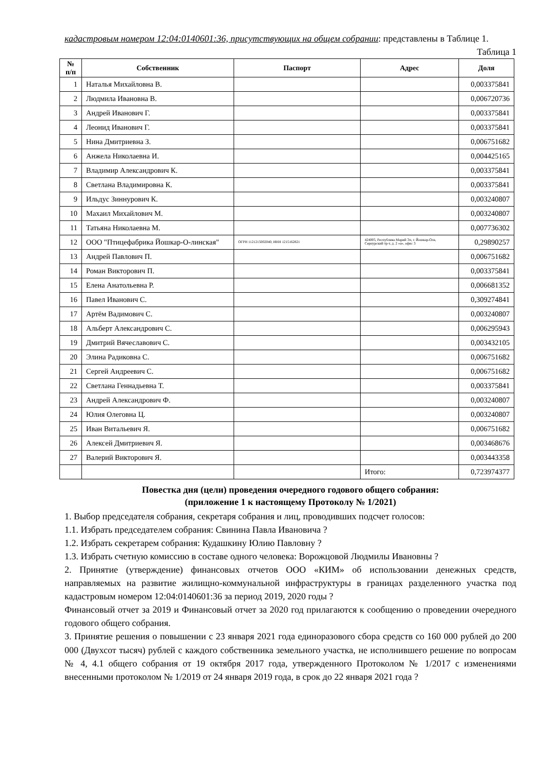кадастровым номером 12:04:0140601:36, присутствующих на общем собрании: представлены в Таблице 1.
Таблица 1
| № п/п | Собственник | Паспорт | Адрес | Доля |
| --- | --- | --- | --- | --- |
| 1 | Наталья Михайловна В. | | | 0,003375841 |
| 2 | Людмила Ивановна В. | | | 0,006720736 |
| 3 | Андрей Иванович Г. | | | 0,003375841 |
| 4 | Леонид Иванович Г. | | | 0,003375841 |
| 5 | Нина Дмитриевна З. | | | 0,006751682 |
| 6 | Анжела Николаевна И. | | | 0,004425165 |
| 7 | Владимир Александрович К. | | | 0,003375841 |
| 8 | Светлана Владимировна К. | | | 0,003375841 |
| 9 | Ильдус Зиннурович К. | | | 0,003240807 |
| 10 | Махаил Михайлович М. | | | 0,003240807 |
| 11 | Татьяна Николаевна М. | | | 0,007736302 |
| 12 | ООО "Птицефабрика Йошкар-О-линская" | ОГРН 1121215002040, ИНН 1215162821 | 424005, Республика Марий Эл, г. Йошкар-Ола, Сернурский тр-т, д. 2 «а», офис 3 | 0,29890257 |
| 13 | Андрей Павлович П. | | | 0,006751682 |
| 14 | Роман Викторович П. | | | 0,003375841 |
| 15 | Елена Анатольевна Р. | | | 0,006681352 |
| 16 | Павел Иванович С. | | | 0,309274841 |
| 17 | Артём Вадимович С. | | | 0,003240807 |
| 18 | Альберт Александрович С. | | | 0,006295943 |
| 19 | Дмитрий Вячеславович С. | | | 0,003432105 |
| 20 | Элина Радиковна С. | | | 0,006751682 |
| 21 | Сергей Андреевич С. | | | 0,006751682 |
| 22 | Светлана Геннадьевна Т. | | | 0,003375841 |
| 23 | Андрей Александрович Ф. | | | 0,003240807 |
| 24 | Юлия Олеговна Ц. | | | 0,003240807 |
| 25 | Иван Витальевич Я. | | | 0,006751682 |
| 26 | Алексей Дмитриевич Я. | | | 0,003468676 |
| 27 | Валерий Викторович Я. | | | 0,003443358 |
| | | | Итого: | 0,723974377 |
Повестка дня (цели) проведения очередного годового общего собрания:
(приложение 1 к настоящему Протоколу № 1/2021)
1. Выбор председателя собрания, секретаря собрания и лиц, проводивших подсчет голосов:
1.1. Избрать председателем собрания: Свинина Павла Ивановича ?
1.2. Избрать секретарем собрания: Кудашкину Юлию Павловну ?
1.3. Избрать счетную комиссию в составе одного человека: Ворожцовой Людмилы Ивановны ?
2. Принятие (утверждение) финансовых отчетов ООО «КИМ» об использовании денежных средств, направляемых на развитие жилищно-коммунальной инфраструктуры в границах разделенного участка под кадастровым номером 12:04:0140601:36 за период 2019, 2020 годы ?
Финансовый отчет за 2019 и Финансовый отчет за 2020 год прилагаются к сообщению о проведении очередного годового общего собрания.
3. Принятие решения о повышении с 23 января 2021 года единоразового сбора средств со 160 000 рублей до 200 000 (Двухсот тысяч) рублей с каждого собственника земельного участка, не исполнившего решение по вопросам № 4, 4.1 общего собрания от 19 октября 2017 года, утвержденного Протоколом № 1/2017 с изменениями внесенными протоколом № 1/2019 от 24 января 2019 года, в срок до 22 января 2021 года ?